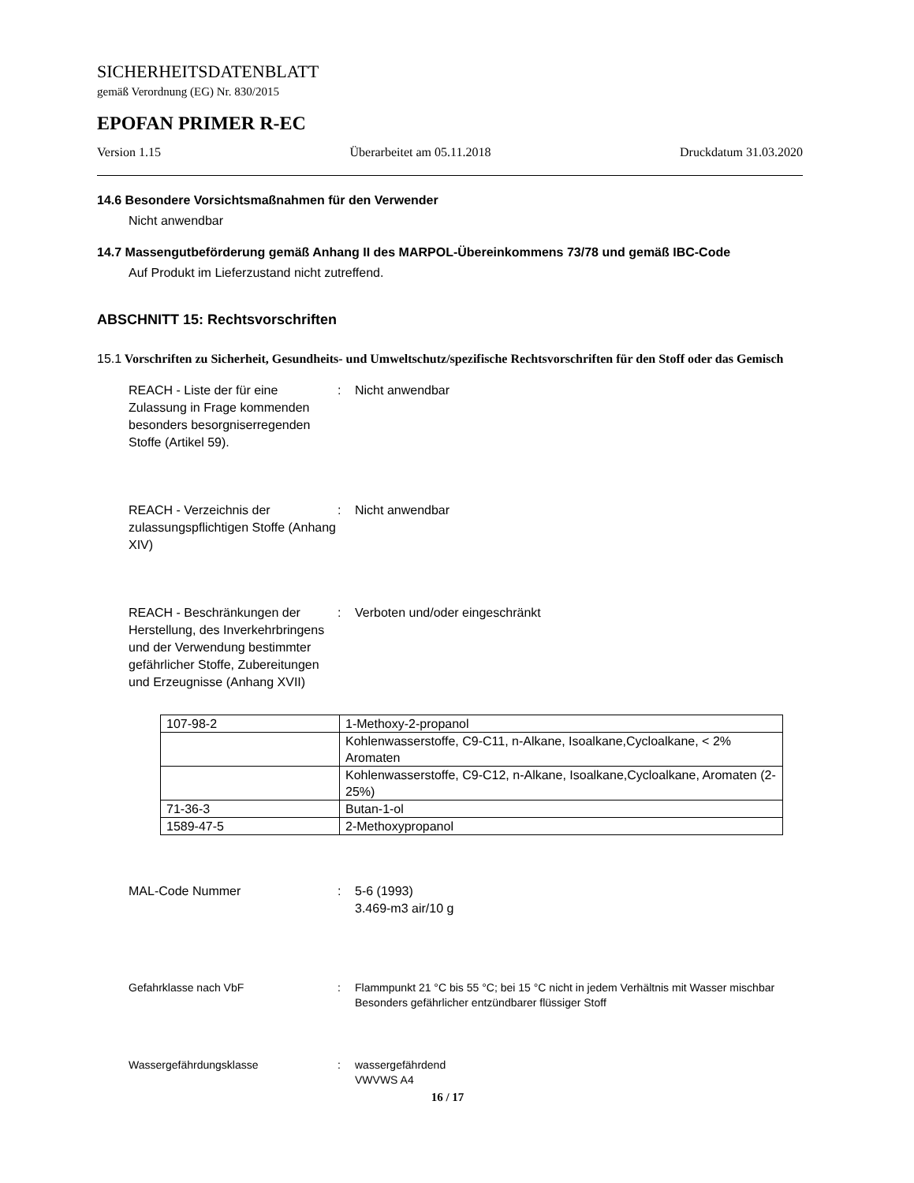SICHERHEITSDATENBLATT
gemäß Verordnung (EG) Nr. 830/2015
EPOFAN PRIMER R-EC
Version 1.15 Überarbeitet am 05.11.2018 Druckdatum 31.03.2020
14.6 Besondere Vorsichtsmaßnahmen für den Verwender
Nicht anwendbar
14.7 Massengutbeförderung gemäß Anhang II des MARPOL-Übereinkommens 73/78 und gemäß IBC-Code
Auf Produkt im Lieferzustand nicht zutreffend.
ABSCHNITT 15: Rechtsvorschriften
15.1 Vorschriften zu Sicherheit, Gesundheits- und Umweltschutz/spezifische Rechtsvorschriften für den Stoff oder das Gemisch
REACH - Liste der für eine Zulassung in Frage kommenden besonders besorgniserregenden Stoffe (Artikel 59).
: Nicht anwendbar
REACH - Verzeichnis der zulassungspflichtigen Stoffe (Anhang XIV)
: Nicht anwendbar
REACH - Beschränkungen der Herstellung, des Inverkehrbringens und der Verwendung bestimmter gefährlicher Stoffe, Zubereitungen und Erzeugnisse (Anhang XVII)
: Verboten und/oder eingeschränkt
| 107-98-2 | 1-Methoxy-2-propanol |
| | Kohlenwasserstoffe, C9-C11, n-Alkane, Isoalkane,Cycloalkane, < 2% Aromaten |
| | Kohlenwasserstoffe, C9-C12, n-Alkane, Isoalkane,Cycloalkane, Aromaten (2-25%) |
| 71-36-3 | Butan-1-ol |
| 1589-47-5 | 2-Methoxypropanol |
MAL-Code Nummer : 5-6 (1993)
3.469-m3 air/10 g
Gefahrklasse nach VbF : Flammpunkt 21 °C bis 55 °C; bei 15 °C nicht in jedem Verhältnis mit Wasser mischbar
Besonders gefährlicher entzündbarer flüssiger Stoff
Wassergefährdungsklasse : wassergefährdend
VWVWS A4
16 / 17